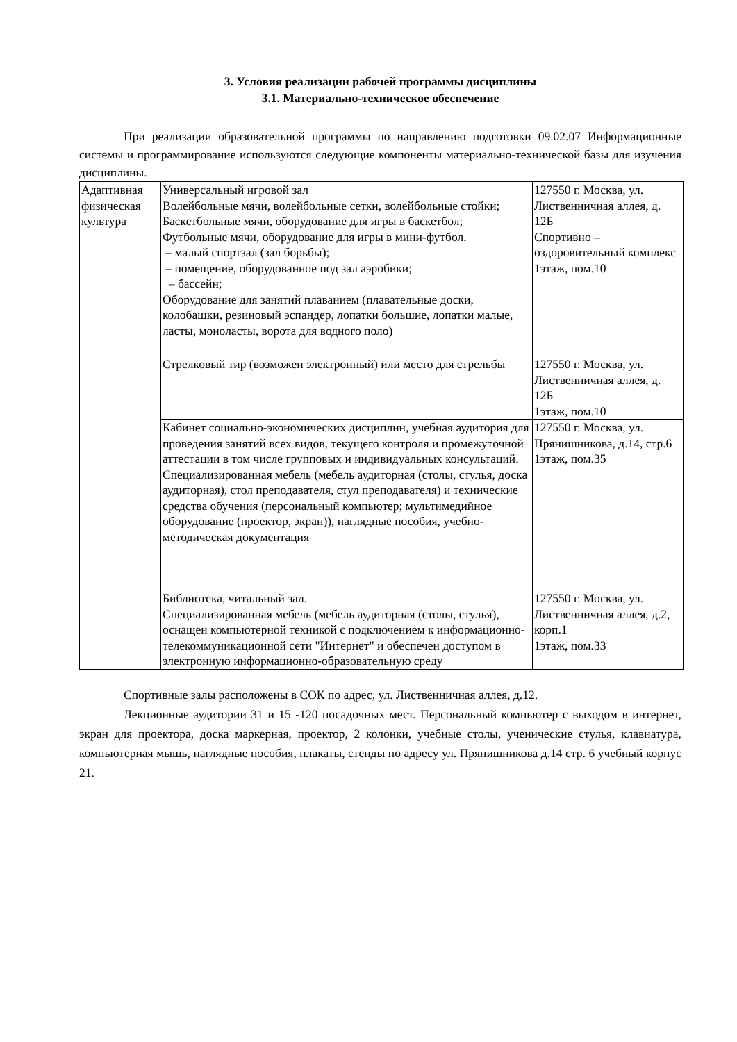3. Условия реализации рабочей программы дисциплины
3.1. Материально-техническое обеспечение
При реализации образовательной программы по направлению подготовки 09.02.07 Информационные системы и программирование используются следующие компоненты материально-технической базы для изучения дисциплины.
| Адаптивная физическая культура | Универсальный игровой зал Волейбольные мячи, волейбольные сетки, волейбольные стойки; Баскетбольные мячи, оборудование для игры в баскетбол; Футбольные мячи, оборудование для игры в мини-футбол. – малый спортзал (зал борьбы); – помещение, оборудованное под зал аэробики; – бассейн; Оборудование для занятий плаванием (плавательные доски, колобашки, резиновый эспандер, лопатки большие, лопатки малые, ласты, моноласты, ворота для водного поло) | 127550 г. Москва, ул. Лиственничная аллея, д. 12Б Спортивно – оздоровительный комплекс 1этаж, пом.10 |
| | Стрелковый тир (возможен электронный) или место для стрельбы | 127550 г. Москва, ул. Лиственничная аллея, д. 12Б 1этаж, пом.10 |
| | Кабинет социально-экономических дисциплин, учебная аудитория для проведения занятий всех видов, текущего контроля и промежуточной аттестации в том числе групповых и индивидуальных консультаций. Специализированная мебель (мебель аудиторная (столы, стулья, доска аудиторная), стол преподавателя, стул преподавателя) и технические средства обучения (персональный компьютер; мультимедийное оборудование (проектор, экран)), наглядные пособия, учебно-методическая документация | 127550 г. Москва, ул. Прянишникова, д.14, стр.6 1этаж, пом.35 |
| | Библиотека, читальный зал. Специализированная мебель (мебель аудиторная (столы, стулья), оснащен компьютерной техникой с подключением к информационно-телекоммуникационной сети "Интернет" и обеспечен доступом в электронную информационно-образовательную среду | 127550 г. Москва, ул. Лиственничная аллея, д.2, корп.1 1этаж, пом.33 |
Спортивные залы расположены в СОК по адрес, ул. Лиственничная аллея, д.12.
Лекционные аудитории 31 и 15 -120 посадочных мест. Персональный компьютер с выходом в интернет, экран для проектора, доска маркерная, проектор, 2 колонки, учебные столы, ученические стулья, клавиатура, компьютерная мышь, наглядные пособия, плакаты, стенды по адресу ул. Прянишникова д.14 стр. 6 учебный корпус 21.